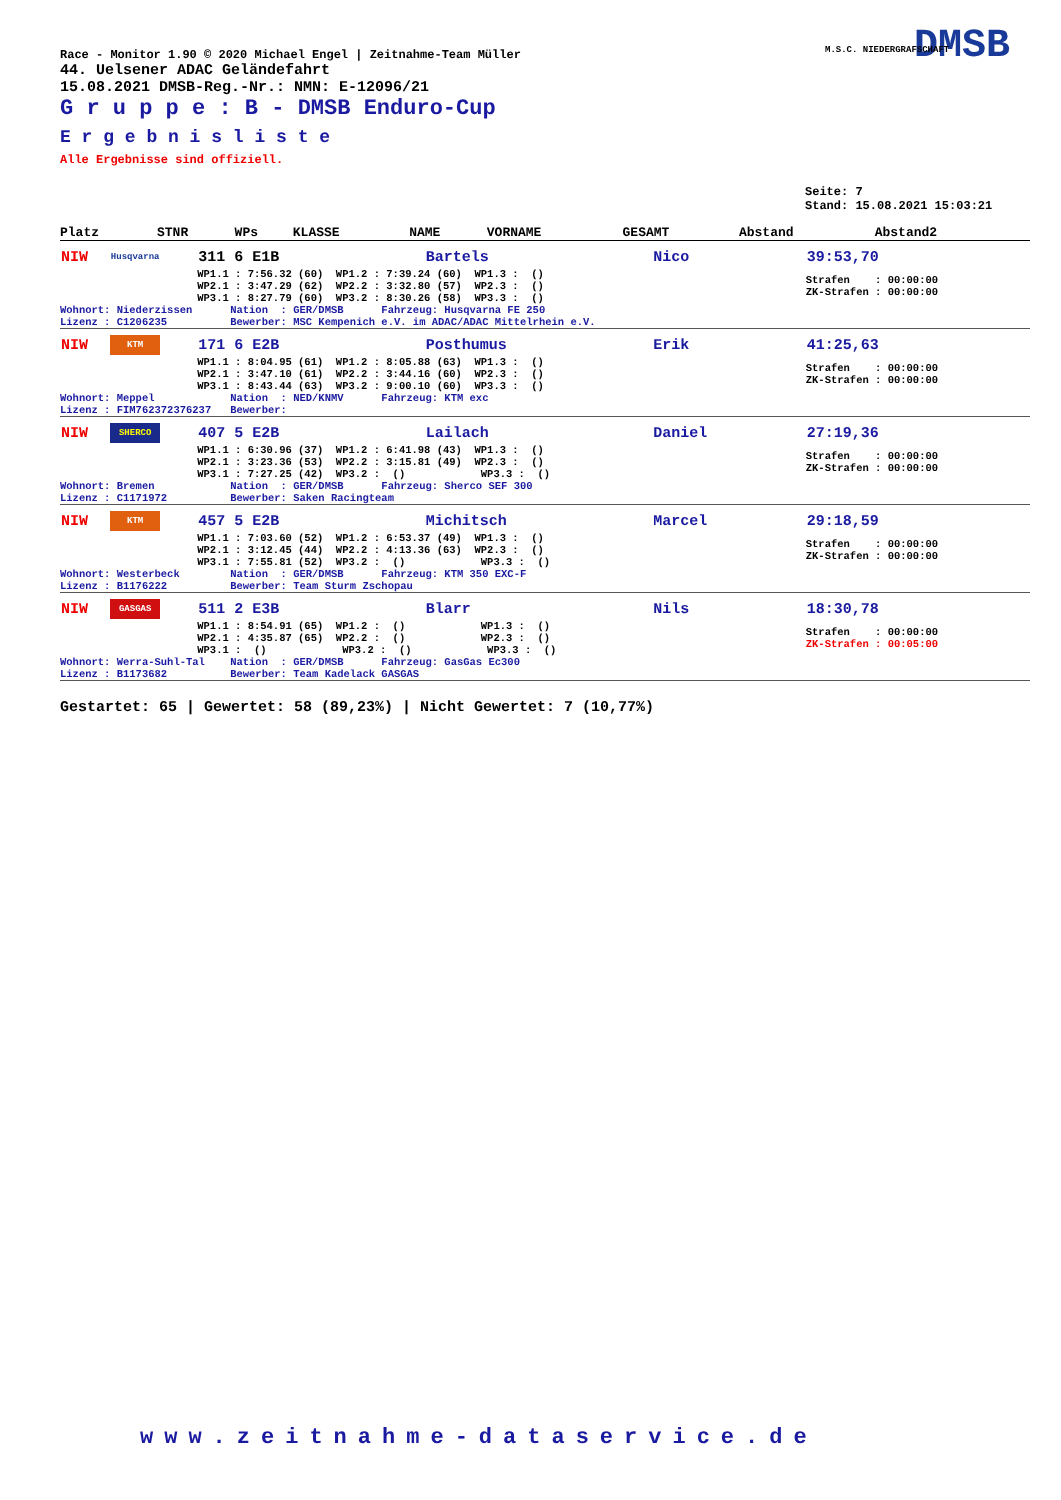Race - Monitor 1.90 © 2020 Michael Engel | Zeitnahme-Team Müller
44. Uelsener ADAC Geländefahrt
15.08.2021 DMSB-Reg.-Nr.: NMN: E-12096/21
G r u p p e : B - DMSB Enduro-Cup
E r g e b n i s l i s t e
Alle Ergebnisse sind offiziell.
DMSB M.S.C. NIEDERGRAFSCHAFT
Seite: 7
Stand: 15.08.2021 15:03:21
| Platz | STNR | WPs | KLASSE | NAME | VORNAME | GESAMT | Abstand | Abstand2 |
| --- | --- | --- | --- | --- | --- | --- | --- | --- |
| NIW | Husqvarna | 311 6 E1B | Bartels | Nico | 39:53,70 |
| | | WP1.1 : 7:56.32 (60) WP1.2 : 7:39.24 (60) WP1.3 : () WP2.1 : 3:47.29 (62) WP2.2 : 3:32.80 (57) WP2.3 : () WP3.1 : 8:27.79 (60) WP3.2 : 8:30.26 (58) WP3.3 : () | | | Strafen : 00:00:00 ZK-Strafen : 00:00:00 |
| Wohnort: Niederzissen Nation : GER/DMSB Fahrzeug: Husqvarna FE 250 Lizenz : C1206235 Bewerber: MSC Kempenich e.V. im ADAC/ADAC Mittelrhein e.V. | | | | | |
| NIW | KTM | 171 6 E2B | Posthumus | Erik | 41:25,63 |
| | | WP1.1 : 8:04.95 (61) WP1.2 : 8:05.88 (63) WP1.3 : () WP2.1 : 3:47.10 (61) WP2.2 : 3:44.16 (60) WP2.3 : () WP3.1 : 8:43.44 (63) WP3.2 : 9:00.10 (60) WP3.3 : () | | | Strafen : 00:00:00 ZK-Strafen : 00:00:00 |
| Wohnort: Meppel Nation : NED/KNMV Fahrzeug: KTM exc Lizenz : FIM762372376237 Bewerber: | | | | | |
| NIW | SHERCO | 407 5 E2B | Lailach | Daniel | 27:19,36 |
| | | WP1.1 : 6:30.96 (37) WP1.2 : 6:41.98 (43) WP1.3 : () WP2.1 : 3:23.36 (53) WP2.2 : 3:15.81 (49) WP2.3 : () WP3.1 : 7:27.25 (42) WP3.2 : () WP3.3 : () | | | Strafen : 00:00:00 ZK-Strafen : 00:00:00 |
| Wohnort: Bremen Nation : GER/DMSB Fahrzeug: Sherco SEF 300 Lizenz : C1171972 Bewerber: Saken Racingteam | | | | | |
| NIW | KTM | 457 5 E2B | Michitsch | Marcel | 29:18,59 |
| | | WP1.1 : 7:03.60 (52) WP1.2 : 6:53.37 (49) WP1.3 : () WP2.1 : 3:12.45 (44) WP2.2 : 4:13.36 (63) WP2.3 : () WP3.1 : 7:55.81 (52) WP3.2 : () WP3.3 : () | | | Strafen : 00:00:00 ZK-Strafen : 00:00:00 |
| Wohnort: Westerbeck Nation : GER/DMSB Fahrzeug: KTM 350 EXC-F Lizenz : B1176222 Bewerber: Team Sturm Zschopau | | | | | |
| NIW | GASGAS | 511 2 E3B | Blarr | Nils | 18:30,78 |
| | | WP1.1 : 8:54.91 (65) WP1.2 : () WP1.3 : () WP2.1 : 4:35.87 (65) WP2.2 : () WP2.3 : () WP3.1 : () WP3.2 : () WP3.3 : () | | | Strafen : 00:00:00 ZK-Strafen : 00:05:00 |
| Wohnort: Werra-Suhl-Tal Nation : GER/DMSB Fahrzeug: GasGas Ec300 Lizenz : B1173682 Bewerber: Team Kadelack GASGAS | | | | | |
Gestartet: 65 | Gewertet: 58 (89,23%) | Nicht Gewertet: 7 (10,77%)
www.zeitnahme-dataservice.de